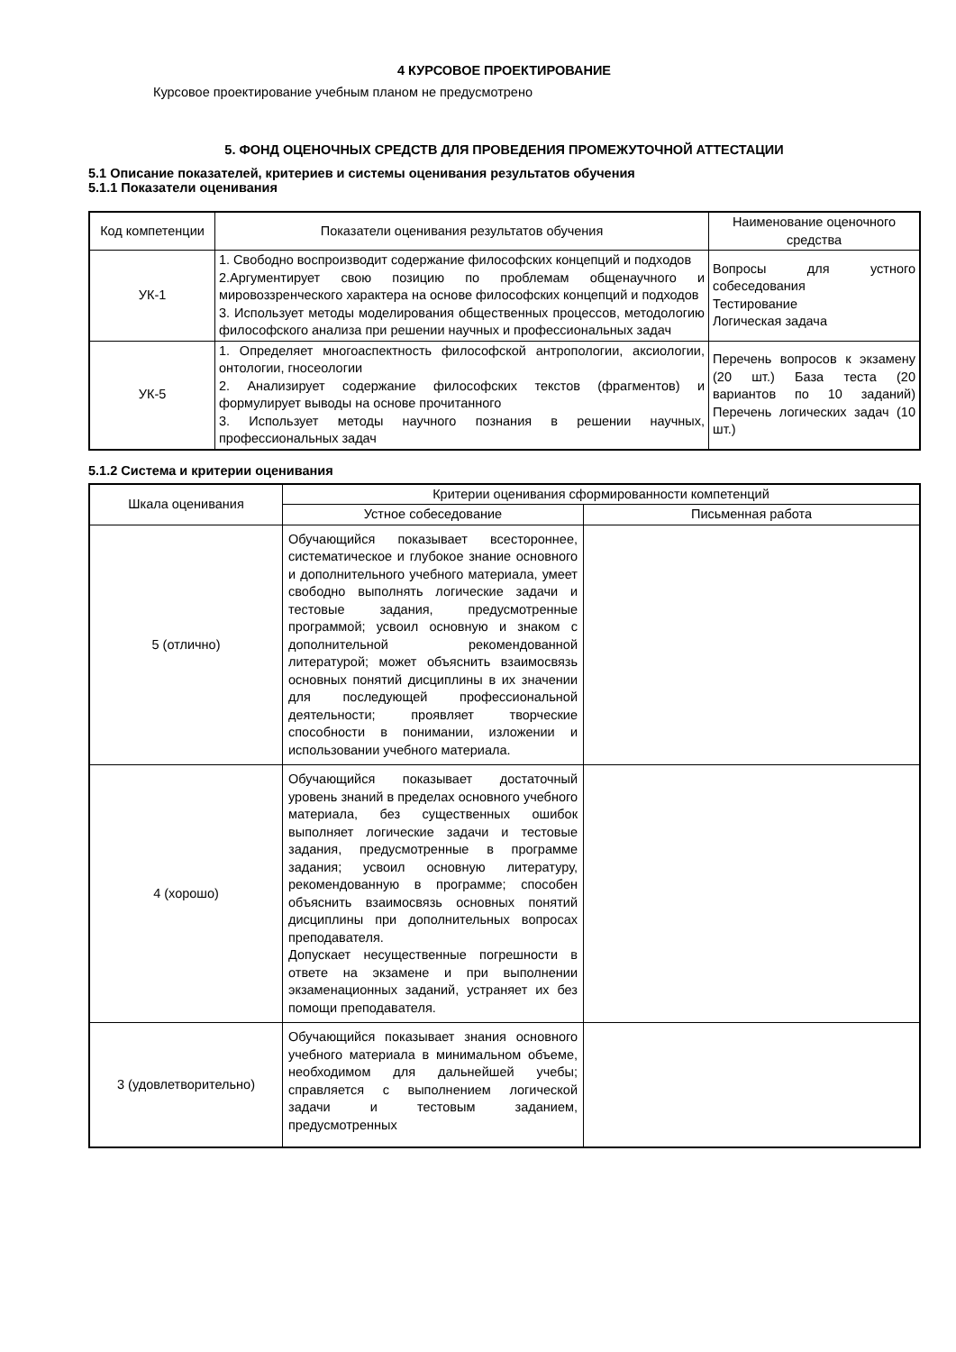4 КУРСОВОЕ ПРОЕКТИРОВАНИЕ
Курсовое проектирование учебным планом не предусмотрено
5. ФОНД ОЦЕНОЧНЫХ СРЕДСТВ ДЛЯ ПРОВЕДЕНИЯ ПРОМЕЖУТОЧНОЙ АТТЕСТАЦИИ
5.1 Описание показателей, критериев и системы оценивания результатов обучения
5.1.1 Показатели оценивания
| Код компетенции | Показатели оценивания результатов обучения | Наименование оценочного средства |
| --- | --- | --- |
| УК-1 | 1. Свободно воспроизводит содержание философских концепций и подходов 2.Аргументирует свою позицию по проблемам общенаучного и мировоззренческого характера на основе философских концепций и подходов 3. Использует методы моделирования общественных процессов, методологию философского анализа при решении научных и профессиональных задач | Вопросы для устного собеседования Тестирование Логическая задача |
| УК-5 | 1. Определяет многоаспектность философской антропологии, аксиологии, онтологии, гносеологии 2. Анализирует содержание философских текстов (фрагментов) и формулирует выводы на основе прочитанного 3. Использует методы научного познания в решении научных, профессиональных задач | Перечень вопросов к экзамену (20 шт.) База теста (20 вариантов по 10 заданий) Перечень логических задач (10 шт.) |
5.1.2 Система и критерии оценивания
| Шкала оценивания | Критерии оценивания сформированности компетенций | |
| --- | --- | --- |
| | Устное собеседование | Письменная работа |
| 5 (отлично) | Обучающийся показывает всестороннее, систематическое и глубокое знание основного и дополнительного учебного материала, умеет свободно выполнять логические задачи и тестовые задания, предусмотренные программой; усвоил основную и знаком с дополнительной рекомендованной литературой; может объяснить взаимосвязь основных понятий дисциплины в их значении для последующей профессиональной деятельности; проявляет творческие способности в понимании, изложении и использовании учебного материала. | |
| 4 (хорошо) | Обучающийся показывает достаточный уровень знаний в пределах основного учебного материала, без существенных ошибок выполняет логические задачи и тестовые задания, предусмотренные в программе задания; усвоил основную литературу, рекомендованную в программе; способен объяснить взаимосвязь основных понятий дисциплины при дополнительных вопросах преподавателя. Допускает несущественные погрешности в ответе на экзамене и при выполнении экзаменационных заданий, устраняет их без помощи преподавателя. | |
| 3 (удовлетворительно) | Обучающийся показывает знания основного учебного материала в минимальном объеме, необходимом для дальнейшей учебы; справляется с выполнением логической задачи и тестовым заданием, предусмотренных | |